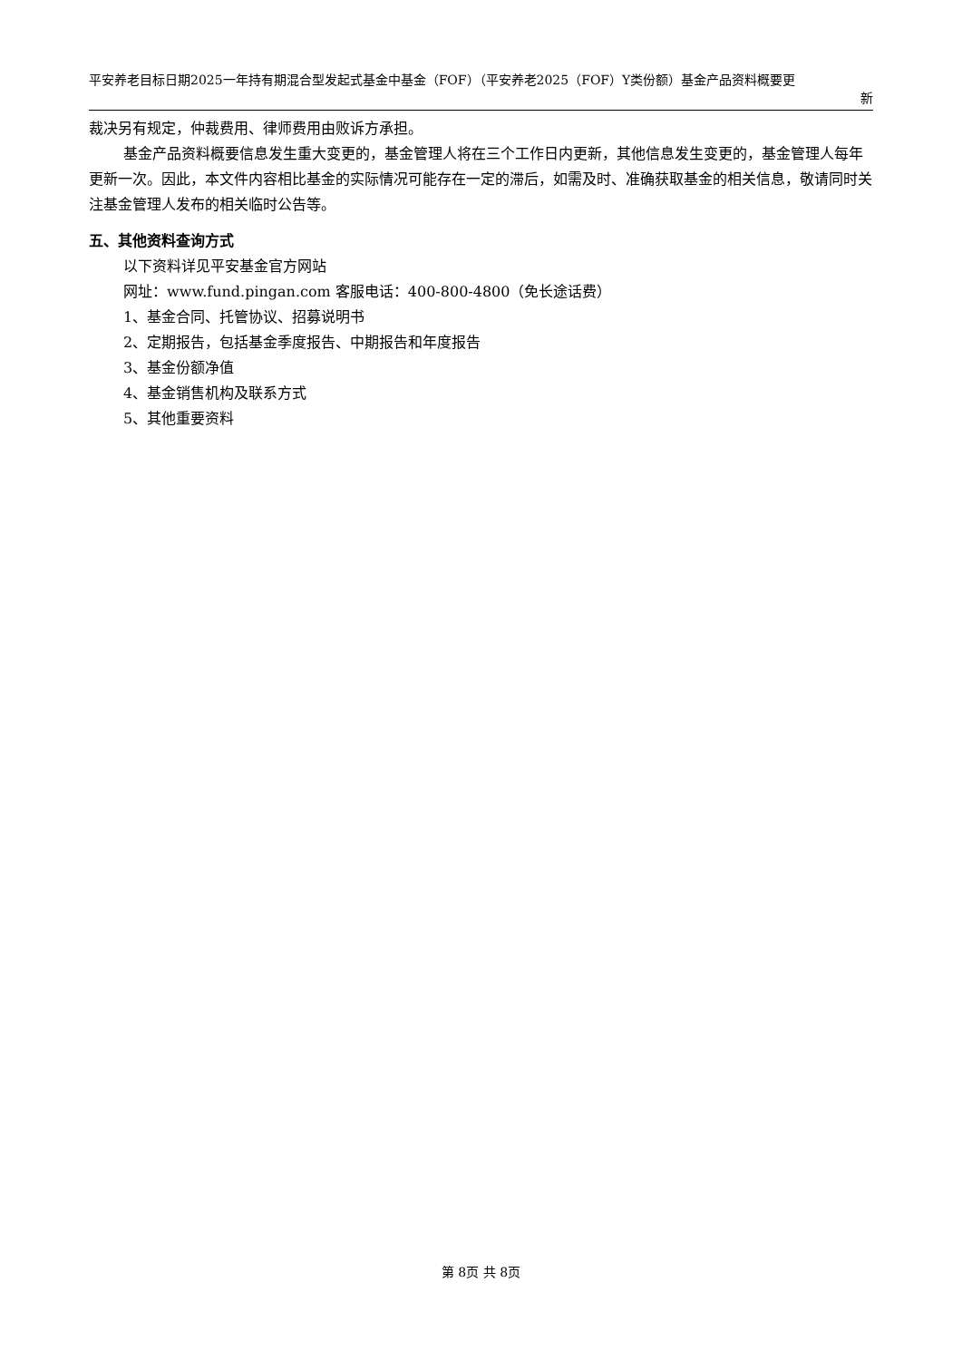平安养老目标日期2025一年持有期混合型发起式基金中基金（FOF）（平安养老2025（FOF）Y类份额）基金产品资料概要更
新
裁决另有规定，仲裁费用、律师费用由败诉方承担。
基金产品资料概要信息发生重大变更的，基金管理人将在三个工作日内更新，其他信息发生变更的，基金管理人每年更新一次。因此，本文件内容相比基金的实际情况可能存在一定的滞后，如需及时、准确获取基金的相关信息，敬请同时关注基金管理人发布的相关临时公告等。
五、其他资料查询方式
以下资料详见平安基金官方网站
网址：www.fund.pingan.com 客服电话：400-800-4800（免长途话费）
1、基金合同、托管协议、招募说明书
2、定期报告，包括基金季度报告、中期报告和年度报告
3、基金份额净值
4、基金销售机构及联系方式
5、其他重要资料
第 8页 共 8页